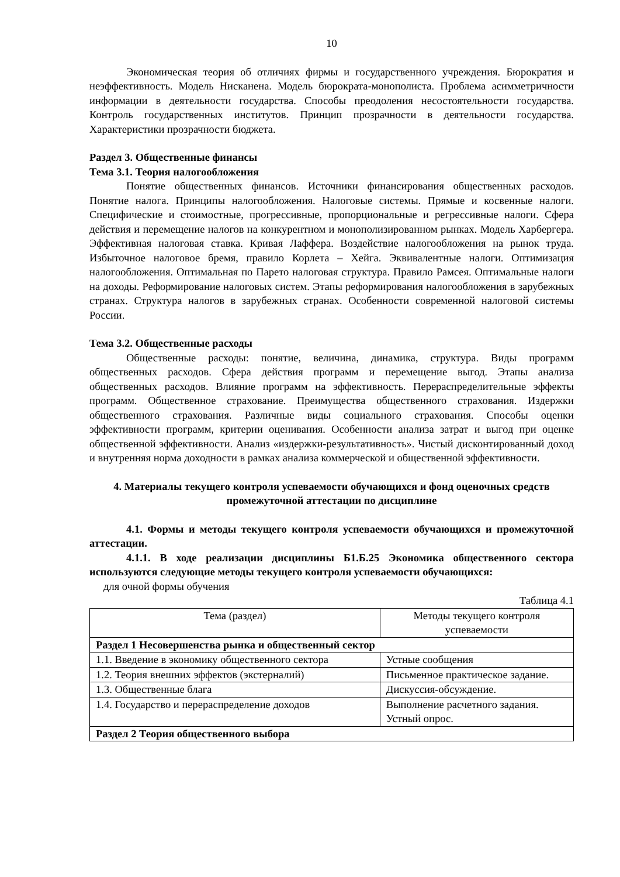10
Экономическая теория об отличиях фирмы и государственного учреждения. Бюрократия и неэффективность. Модель Нисканена. Модель бюрократа-монополиста. Проблема асимметричности информации в деятельности государства. Способы преодоления несостоятельности государства. Контроль государственных институтов. Принцип прозрачности в деятельности государства. Характеристики прозрачности бюджета.
Раздел 3. Общественные финансы
Тема 3.1. Теория налогообложения
Понятие общественных финансов. Источники финансирования общественных расходов. Понятие налога. Принципы налогообложения. Налоговые системы. Прямые и косвенные налоги. Специфические и стоимостные, прогрессивные, пропорциональные и регрессивные налоги. Сфера действия и перемещение налогов на конкурентном и монополизированном рынках. Модель Харбергера. Эффективная налоговая ставка. Кривая Лаффера. Воздействие налогообложения на рынок труда. Избыточное налоговое бремя, правило Корлета – Хейга. Эквивалентные налоги. Оптимизация налогообложения. Оптимальная по Парето налоговая структура. Правило Рамсея. Оптимальные налоги на доходы. Реформирование налоговых систем. Этапы реформирования налогообложения в зарубежных странах. Структура налогов в зарубежных странах. Особенности современной налоговой системы России.
Тема 3.2. Общественные расходы
Общественные расходы: понятие, величина, динамика, структура. Виды программ общественных расходов. Сфера действия программ и перемещение выгод. Этапы анализа общественных расходов. Влияние программ на эффективность. Перераспределительные эффекты программ. Общественное страхование. Преимущества общественного страхования. Издержки общественного страхования. Различные виды социального страхования. Способы оценки эффективности программ, критерии оценивания. Особенности анализа затрат и выгод при оценке общественной эффективности. Анализ «издержки-результативность». Чистый дисконтированный доход и внутренняя норма доходности в рамках анализа коммерческой и общественной эффективности.
4. Материалы текущего контроля успеваемости обучающихся и фонд оценочных средств промежуточной аттестации по дисциплине
4.1. Формы и методы текущего контроля успеваемости обучающихся и промежуточной аттестации.
4.1.1. В ходе реализации дисциплины Б1.Б.25 Экономика общественного сектора используются следующие методы текущего контроля успеваемости обучающихся:
для очной формы обучения
Таблица 4.1
| Тема (раздел) | Методы текущего контроля успеваемости |
| Раздел 1 Несовершенства рынка и общественный сектор | |
| 1.1. Введение в экономику общественного сектора | Устные сообщения |
| 1.2. Теория внешних эффектов (экстерналий) | Письменное практическое задание. |
| 1.3. Общественные блага | Дискуссия-обсуждение. |
| 1.4. Государство и перераспределение доходов | Выполнение расчетного задания. Устный опрос. |
| Раздел 2 Теория общественного выбора | |